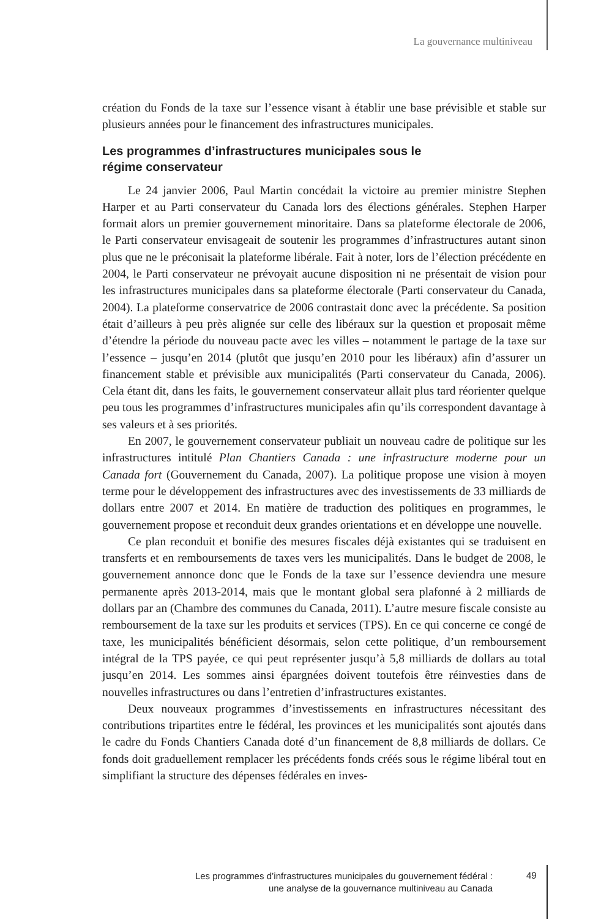La gouvernance multiniveau
création du Fonds de la taxe sur l’essence visant à établir une base prévisible et stable sur plusieurs années pour le financement des infrastructures municipales.
Les programmes d’infrastructures municipales sous le
régime conservateur
Le 24 janvier 2006, Paul Martin concédait la victoire au premier ministre Stephen Harper et au Parti conservateur du Canada lors des élections générales. Stephen Harper formait alors un premier gouvernement minoritaire. Dans sa plateforme électorale de 2006, le Parti conservateur envisageait de soutenir les programmes d’infrastructures autant sinon plus que ne le préconisait la plateforme libérale. Fait à noter, lors de l’élection précédente en 2004, le Parti conservateur ne prévoyait aucune disposition ni ne présentait de vision pour les infrastructures municipales dans sa plateforme électorale (Parti conservateur du Canada, 2004). La plateforme conservatrice de 2006 contrastait donc avec la précédente. Sa position était d’ailleurs à peu près alignée sur celle des libéraux sur la question et proposait même d’étendre la période du nouveau pacte avec les villes – notamment le partage de la taxe sur l’essence – jusqu’en 2014 (plutôt que jusqu’en 2010 pour les libéraux) afin d’assurer un financement stable et prévisible aux municipalités (Parti conservateur du Canada, 2006). Cela étant dit, dans les faits, le gouvernement conservateur allait plus tard réorienter quelque peu tous les programmes d’infrastructures municipales afin qu’ils correspondent davantage à ses valeurs et à ses priorités.
En 2007, le gouvernement conservateur publiait un nouveau cadre de politique sur les infrastructures intitulé Plan Chantiers Canada : une infrastructure moderne pour un Canada fort (Gouvernement du Canada, 2007). La politique propose une vision à moyen terme pour le développement des infrastructures avec des investissements de 33 milliards de dollars entre 2007 et 2014. En matière de traduction des politiques en programmes, le gouvernement propose et reconduit deux grandes orientations et en développe une nouvelle.
Ce plan reconduit et bonifie des mesures fiscales déjà existantes qui se traduisent en transferts et en remboursements de taxes vers les municipalités. Dans le budget de 2008, le gouvernement annonce donc que le Fonds de la taxe sur l’essence deviendra une mesure permanente après 2013-2014, mais que le montant global sera plafonné à 2 milliards de dollars par an (Chambre des communes du Canada, 2011). L’autre mesure fiscale consiste au remboursement de la taxe sur les produits et services (TPS). En ce qui concerne ce congé de taxe, les municipalités bénéficient désormais, selon cette politique, d’un remboursement intégral de la TPS payée, ce qui peut représenter jusqu’à 5,8 milliards de dollars au total jusqu’en 2014. Les sommes ainsi épargnées doivent toutefois être réinvesties dans de nouvelles infrastructures ou dans l’entretien d’infrastructures existantes.
Deux nouveaux programmes d’investissements en infrastructures nécessitant des contributions tripartites entre le fédéral, les provinces et les municipalités sont ajoutés dans le cadre du Fonds Chantiers Canada doté d’un financement de 8,8 milliards de dollars. Ce fonds doit graduellement remplacer les précédents fonds créés sous le régime libéral tout en simplifiant la structure des dépenses fédérales en inves-
Les programmes d’infrastructures municipales du gouvernement fédéral :
une analyse de la gouvernance multiniveau au Canada
49